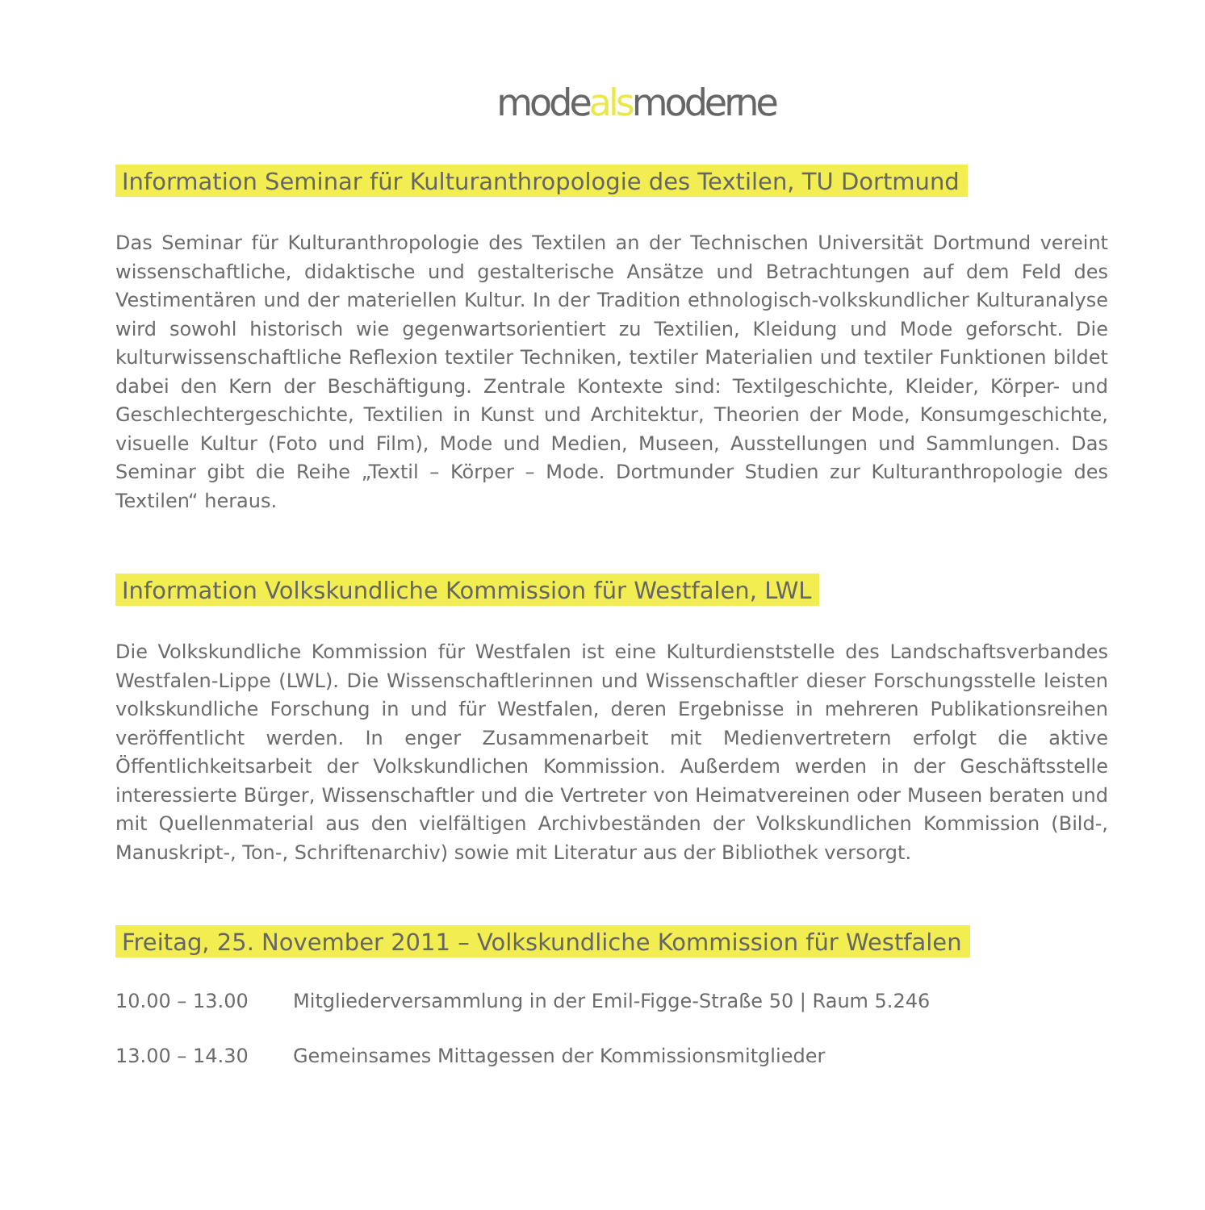modealsmoderne
Information Seminar für Kulturanthropologie des Textilen, TU Dortmund
Das Seminar für Kulturanthropologie des Textilen an der Technischen Universität Dortmund vereint wissenschaftliche, didaktische und gestalterische Ansätze und Betrachtungen auf dem Feld des Vestimentären und der materiellen Kultur. In der Tradition ethnologisch-volkskundlicher Kulturanalyse wird sowohl historisch wie gegenwartsorientiert zu Textilien, Kleidung und Mode geforscht. Die kulturwissenschaftliche Reflexion textiler Techniken, textiler Materialien und textiler Funktionen bildet dabei den Kern der Beschäftigung. Zentrale Kontexte sind: Textilgeschichte, Kleider, Körper- und Geschlechtergeschichte, Textilien in Kunst und Architektur, Theorien der Mode, Konsumgeschichte, visuelle Kultur (Foto und Film), Mode und Medien, Museen, Ausstel­lungen und Sammlungen. Das Seminar gibt die Reihe „Textil – Körper – Mode. Dortmunder Studien zur Kulturanthropologie des Textilen“ heraus.
Information Volkskundliche Kommission für Westfalen, LWL
Die Volkskundliche Kommission für Westfalen ist eine Kulturdienststelle des Landschafts­verbandes Westfalen-Lippe (LWL). Die Wissenschaftlerinnen und Wissenschaftler dieser Forschungsstelle leisten volkskundliche Forschung in und für Westfalen, deren Ergebnisse in mehreren Publikationsreihen veröffentlicht werden. In enger Zusammenarbeit mit Medien­vertretern erfolgt die aktive Öffentlichkeitsarbeit der Volkskundlichen Kommission. Außerdem werden in der Geschäftsstelle interessierte Bürger, Wissenschaftler und die Vertreter von Heimatvereinen oder Museen beraten und mit Quellenmaterial aus den vielfältigen Archivbeständen der Volkskundlichen Kommission (Bild-, Manuskript-, Ton-, Schriftenarchiv) sowie mit Literatur aus der Bibliothek versorgt.
Freitag, 25. November 2011 – Volkskundliche Kommission für Westfalen
10.00 – 13.00 Mitgliederversammlung in der Emil-Figge-Straße 50 | Raum 5.246
13.00 – 14.30 Gemeinsames Mittagessen der Kommissionsmitglieder